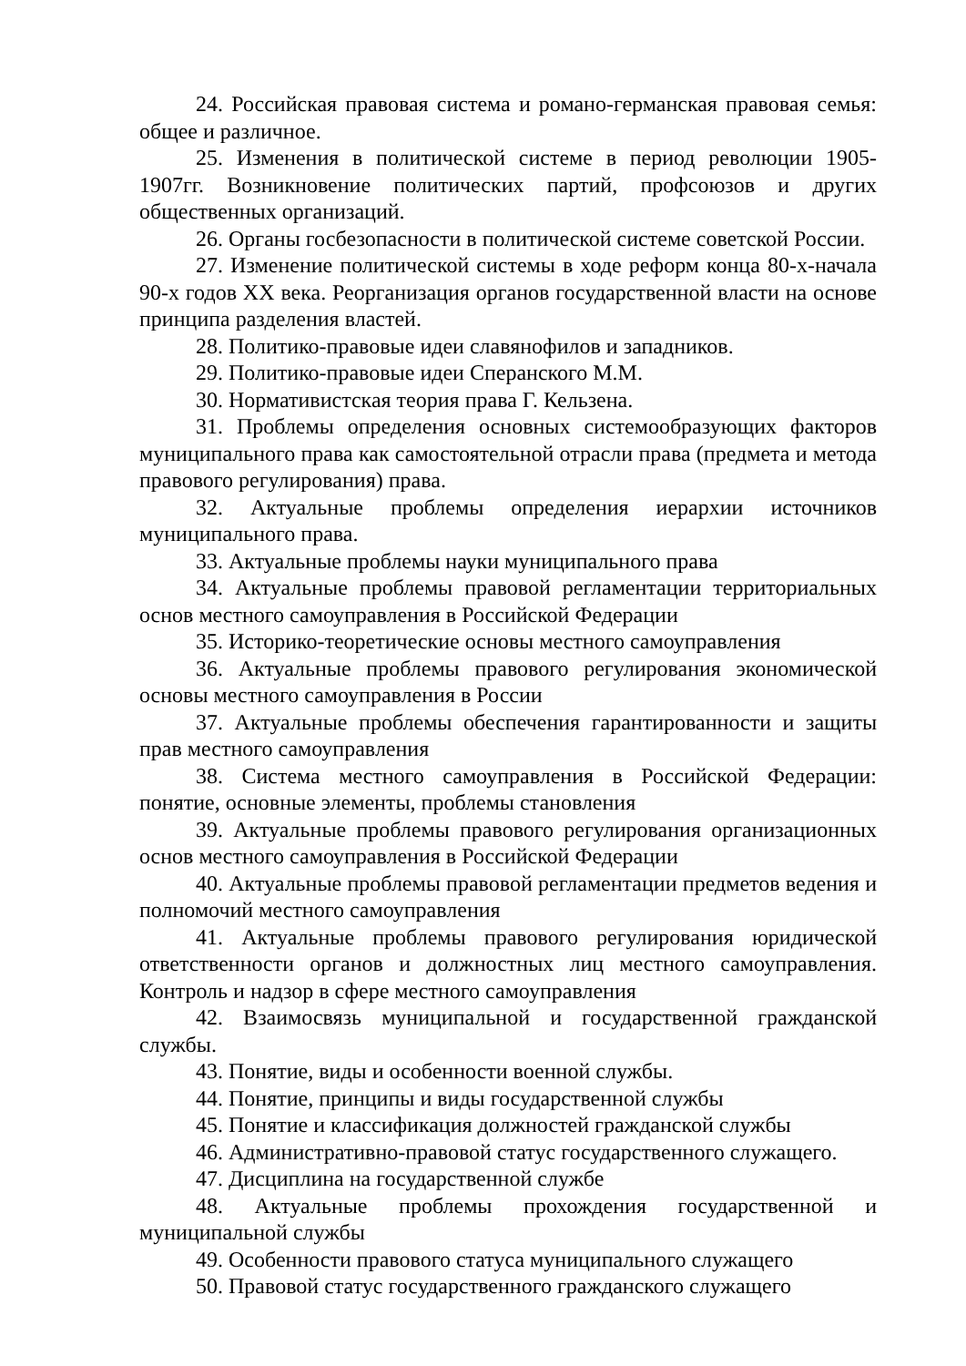24. Российская правовая система и романо-германская правовая семья: общее и различное.
25. Изменения в политической системе в период революции 1905-1907гг. Возникновение политических партий, профсоюзов и других общественных организаций.
26. Органы госбезопасности в политической системе советской России.
27. Изменение политической системы в ходе реформ конца 80-х-начала 90-х годов XX века. Реорганизация органов государственной власти на основе принципа разделения властей.
28. Политико-правовые идеи славянофилов и западников.
29. Политико-правовые идеи Сперанского М.М.
30. Нормативистская теория права Г. Кельзена.
31. Проблемы определения основных системообразующих факторов муниципального права как самостоятельной отрасли права (предмета и метода правового регулирования) права.
32. Актуальные проблемы определения иерархии источников муниципального права.
33. Актуальные проблемы науки муниципального права
34. Актуальные проблемы правовой регламентации территориальных основ местного самоуправления в Российской Федерации
35. Историко-теоретические основы местного самоуправления
36. Актуальные проблемы правового регулирования экономической основы местного самоуправления в России
37. Актуальные проблемы обеспечения гарантированности и защиты прав местного самоуправления
38. Система местного самоуправления в Российской Федерации: понятие, основные элементы, проблемы становления
39. Актуальные проблемы правового регулирования организационных основ местного самоуправления в Российской Федерации
40. Актуальные проблемы правовой регламентации предметов ведения и полномочий местного самоуправления
41. Актуальные проблемы правового регулирования юридической ответственности органов и должностных лиц местного самоуправления. Контроль и надзор в сфере местного самоуправления
42. Взаимосвязь муниципальной и государственной гражданской службы.
43. Понятие, виды и особенности военной службы.
44. Понятие, принципы и виды государственной службы
45. Понятие и классификация должностей гражданской службы
46. Административно-правовой статус государственного служащего.
47. Дисциплина на государственной службе
48. Актуальные проблемы прохождения государственной и муниципальной службы
49. Особенности правового статуса муниципального служащего
50. Правовой статус государственного гражданского служащего